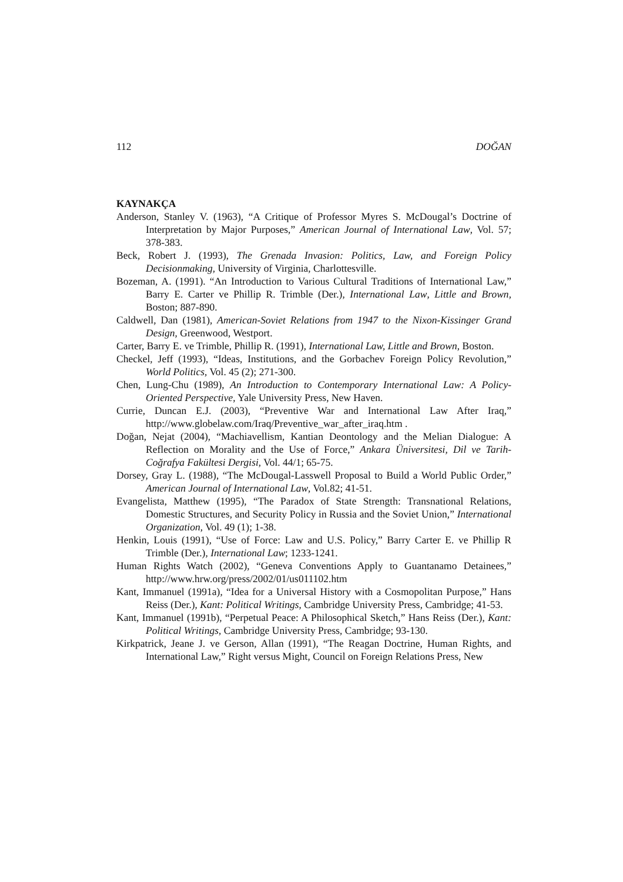112 DOĞAN
KAYNAKÇA
Anderson, Stanley V. (1963), “A Critique of Professor Myres S. McDougal’s Doctrine of Interpretation by Major Purposes,” American Journal of International Law, Vol. 57; 378-383.
Beck, Robert J. (1993), The Grenada Invasion: Politics, Law, and Foreign Policy Decisionmaking, University of Virginia, Charlottesville.
Bozeman, A. (1991). “An Introduction to Various Cultural Traditions of International Law,” Barry E. Carter ve Phillip R. Trimble (Der.), International Law, Little and Brown, Boston; 887-890.
Caldwell, Dan (1981), American-Soviet Relations from 1947 to the Nixon-Kissinger Grand Design, Greenwood, Westport.
Carter, Barry E. ve Trimble, Phillip R. (1991), International Law, Little and Brown, Boston.
Checkel, Jeff (1993), “Ideas, Institutions, and the Gorbachev Foreign Policy Revolution,” World Politics, Vol. 45 (2); 271-300.
Chen, Lung-Chu (1989), An Introduction to Contemporary International Law: A Policy-Oriented Perspective, Yale University Press, New Haven.
Currie, Duncan E.J. (2003), “Preventive War and International Law After Iraq,” http://www.globelaw.com/Iraq/Preventive_war_after_iraq.htm .
Doğan, Nejat (2004), “Machiavellism, Kantian Deontology and the Melian Dialogue: A Reflection on Morality and the Use of Force,” Ankara Üniversitesi, Dil ve Tarih-Coğrafya Fakültesi Dergisi, Vol. 44/1; 65-75.
Dorsey, Gray L. (1988), “The McDougal-Lasswell Proposal to Build a World Public Order,” American Journal of International Law, Vol.82; 41-51.
Evangelista, Matthew (1995), “The Paradox of State Strength: Transnational Relations, Domestic Structures, and Security Policy in Russia and the Soviet Union,” International Organization, Vol. 49 (1); 1-38.
Henkin, Louis (1991), “Use of Force: Law and U.S. Policy,” Barry Carter E. ve Phillip R Trimble (Der.), International Law; 1233-1241.
Human Rights Watch (2002), “Geneva Conventions Apply to Guantanamo Detainees,” http://www.hrw.org/press/2002/01/us011102.htm
Kant, Immanuel (1991a), “Idea for a Universal History with a Cosmopolitan Purpose,” Hans Reiss (Der.), Kant: Political Writings, Cambridge University Press, Cambridge; 41-53.
Kant, Immanuel (1991b), “Perpetual Peace: A Philosophical Sketch,” Hans Reiss (Der.), Kant: Political Writings, Cambridge University Press, Cambridge; 93-130.
Kirkpatrick, Jeane J. ve Gerson, Allan (1991), “The Reagan Doctrine, Human Rights, and International Law,” Right versus Might, Council on Foreign Relations Press, New